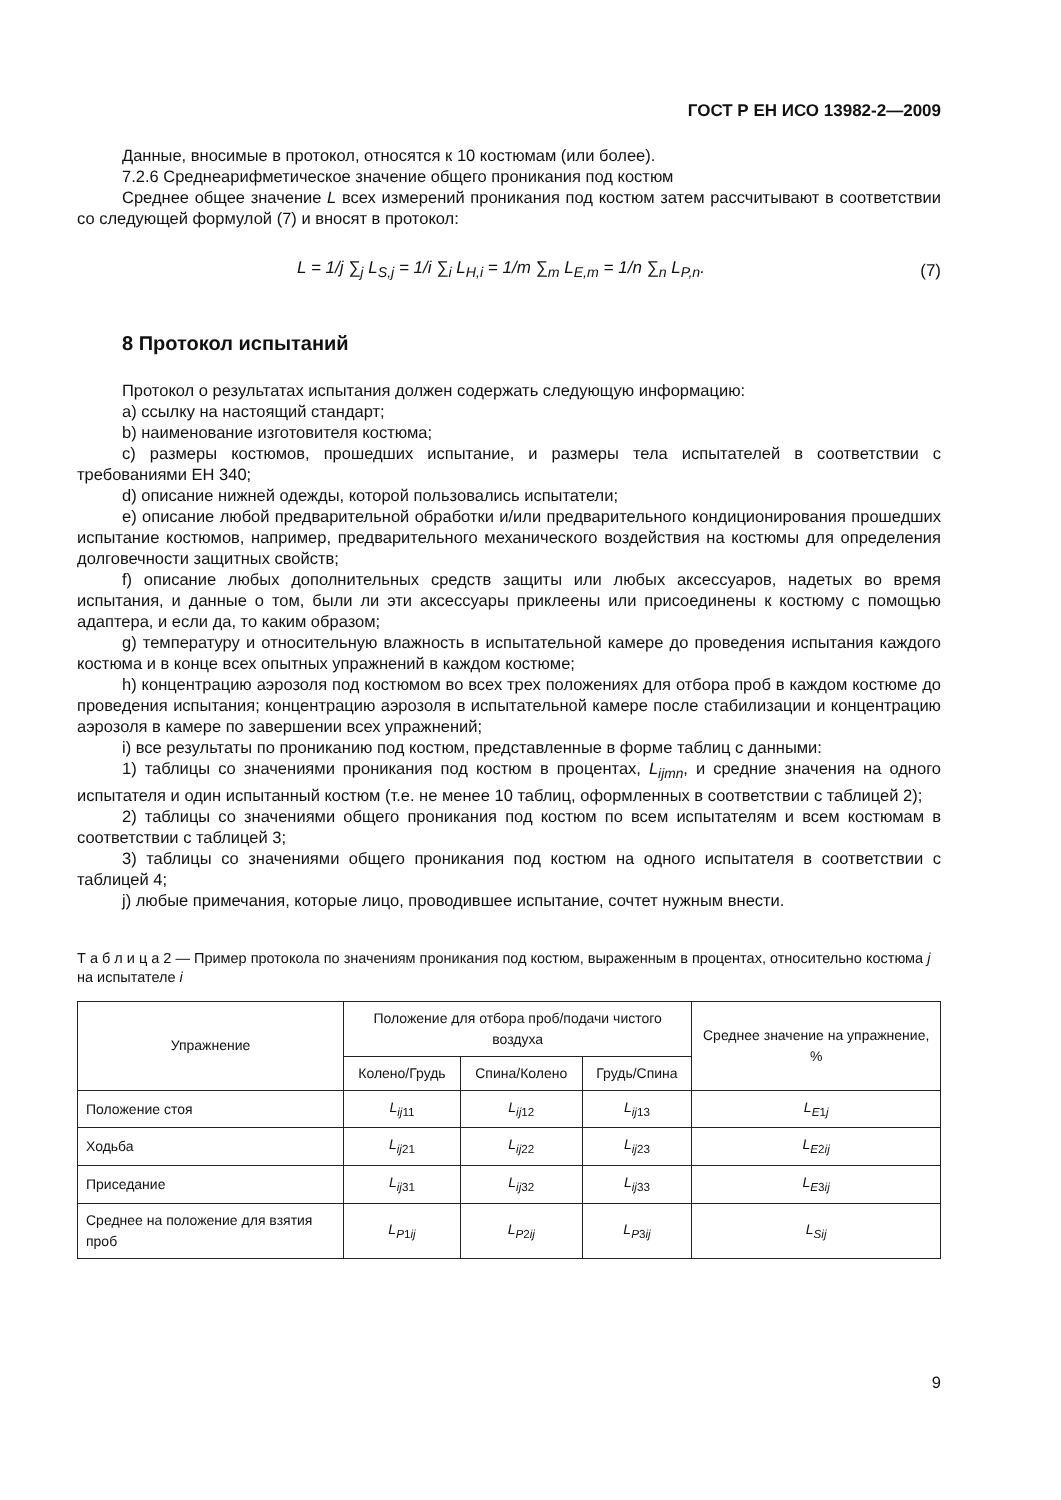ГОСТ Р ЕН ИСО 13982-2—2009
Данные, вносимые в протокол, относятся к 10 костюмам (или более).
7.2.6 Среднеарифметическое значение общего проникания под костюм
Среднее общее значение L всех измерений проникания под костюм затем рассчитывают в соответствии со следующей формулой (7) и вносят в протокол:
L = 1/j ∑<sub>j</sub> L<sub>S,j</sub> = 1/i ∑<sub>i</sub> L<sub>H,i</sub> = 1/m ∑<sub>m</sub> L<sub>E,m</sub> = 1/n ∑<sub>n</sub> L<sub>P,n</sub>. (7)
8 Протокол испытаний
Протокол о результатах испытания должен содержать следующую информацию:
a) ссылку на настоящий стандарт;
b) наименование изготовителя костюма;
c) размеры костюмов, прошедших испытание, и размеры тела испытателей в соответствии с требованиями ЕН 340;
d) описание нижней одежды, которой пользовались испытатели;
e) описание любой предварительной обработки и/или предварительного кондиционирования прошедших испытание костюмов, например, предварительного механического воздействия на костюмы для определения долговечности защитных свойств;
f) описание любых дополнительных средств защиты или любых аксессуаров, надетых во время испытания, и данные о том, были ли эти аксессуары приклеены или присоединены к костюму с помощью адаптера, и если да, то каким образом;
g) температуру и относительную влажность в испытательной камере до проведения испытания каждого костюма и в конце всех опытных упражнений в каждом костюме;
h) концентрацию аэрозоля под костюмом во всех трех положениях для отбора проб в каждом костюме до проведения испытания; концентрацию аэрозоля в испытательной камере после стабилизации и концентрацию аэрозоля в камере по завершении всех упражнений;
i) все результаты по прониканию под костюм, представленные в форме таблиц с данными:
1) таблицы со значениями проникания под костюм в процентах, L<sub>ijmn</sub>, и средние значения на одного испытателя и один испытанный костюм (т.е. не менее 10 таблиц, оформленных в соответствии с таблицей 2);
2) таблицы со значениями общего проникания под костюм по всем испытателям и всем костюмам в соответствии с таблицей 3;
3) таблицы со значениями общего проникания под костюм на одного испытателя в соответствии с таблицей 4;
j) любые примечания, которые лицо, проводившее испытание, сочтет нужным внести.
Т а б л и ц а 2 — Пример протокола по значениям проникания под костюм, выраженным в процентах, относительно костюма j на испытателе i
| Упражнение | Положение для отбора проб/подачи чистого воздуха | | | Среднее значение на упражнение, % |
| --- | --- | --- | --- | --- |
| | Колено/Грудь | Спина/Колено | Грудь/Спина | |
| Положение стоя | L<sub>ij11</sub> | L<sub>ij12</sub> | L<sub>ij13</sub> | L<sub>E1j</sub> |
| Ходьба | L<sub>ij21</sub> | L<sub>ij22</sub> | L<sub>ij23</sub> | L<sub>E2ij</sub> |
| Приседание | L<sub>ij31</sub> | L<sub>ij32</sub> | L<sub>ij33</sub> | L<sub>E3ij</sub> |
| Среднее на положение для взятия проб | L<sub>P1ij</sub> | L<sub>P2ij</sub> | L<sub>P3ij</sub> | L<sub>Sij</sub> |
9